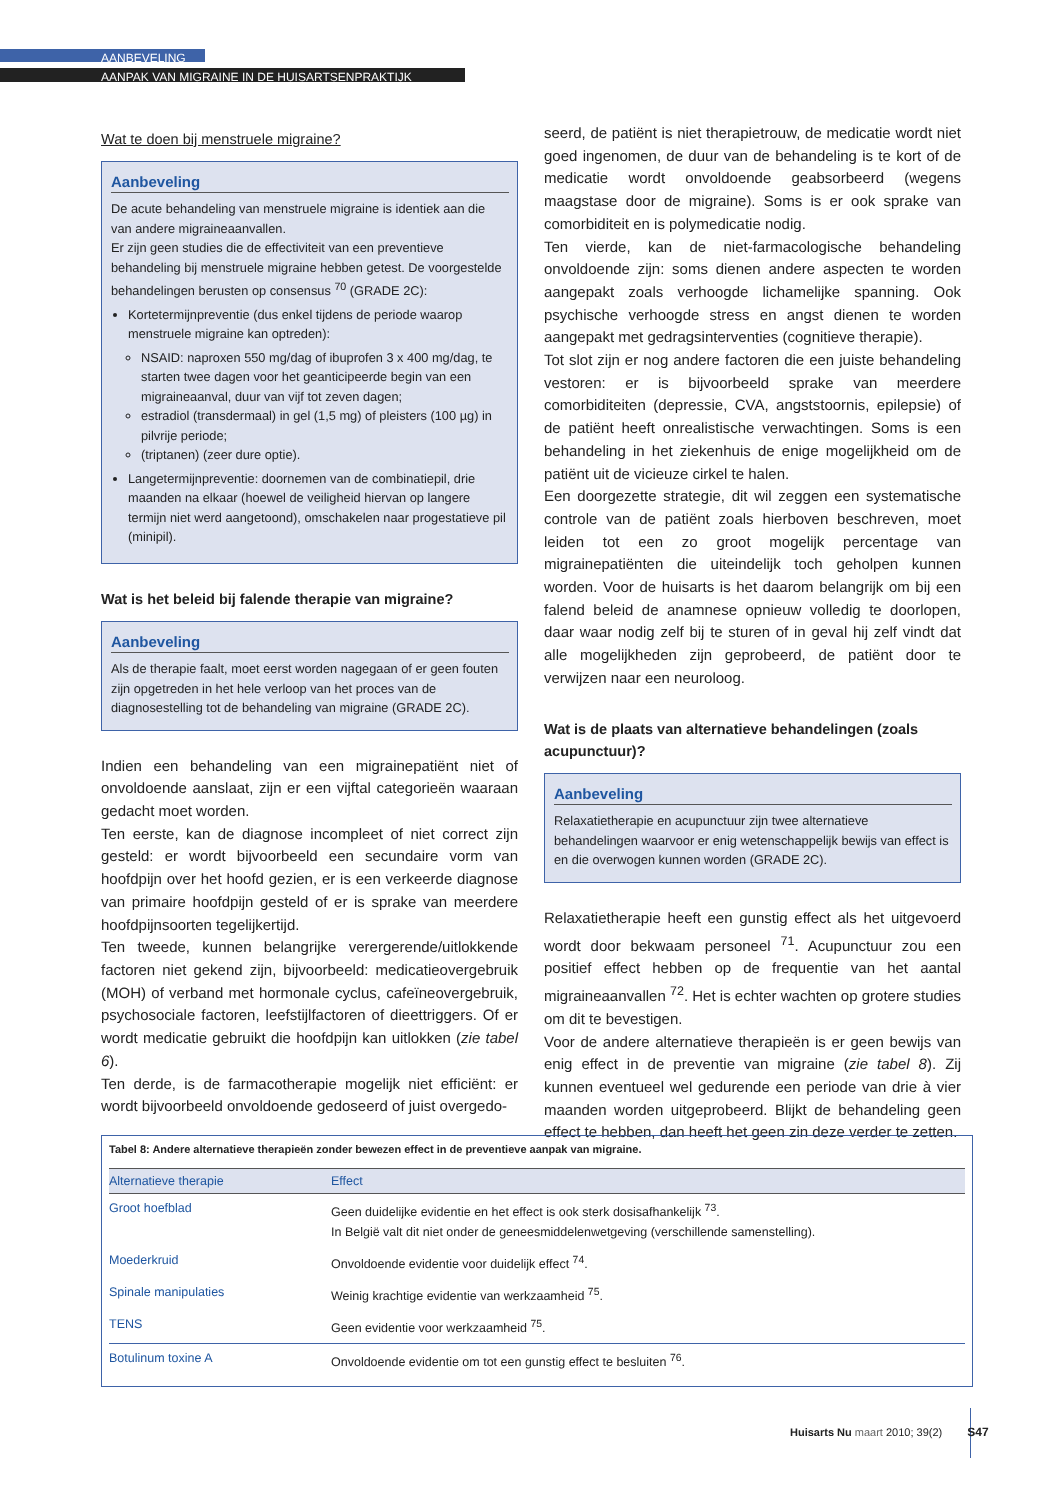AANBEVELING
AANPAK VAN MIGRAINE IN DE HUISARTSENPRAKTIJK
Wat te doen bij menstruele migraine?
Aanbeveling
De acute behandeling van menstruele migraine is identiek aan die van andere migraineaanvallen.
Er zijn geen studies die de effectiviteit van een preventieve behandeling bij menstruele migraine hebben getest. De voorgestelde behandelingen berusten op consensus <sup>70</sup> (GRADE 2C):
Kortetermijnpreventie (dus enkel tijdens de periode waarop menstruele migraine kan optreden):
NSAID: naproxen 550 mg/dag of ibuprofen 3 x 400 mg/dag, te starten twee dagen voor het geanticipeerde begin van een migraineaanval, duur van vijf tot zeven dagen;
estradiol (transdermaal) in gel (1,5 mg) of pleisters (100 µg) in pilvrije periode;
(triptanen) (zeer dure optie).
Langetermijnpreventie: doornemen van de combinatiepil, drie maanden na elkaar (hoewel de veiligheid hiervan op langere termijn niet werd aangetoond), omschakelen naar progestatieve pil (minipil).
Wat is het beleid bij falende therapie van migraine?
Aanbeveling
Als de therapie faalt, moet eerst worden nagegaan of er geen fouten zijn opgetreden in het hele verloop van het proces van de diagnosestelling tot de behandeling van migraine (GRADE 2C).
Indien een behandeling van een migrainepatiënt niet of onvoldoende aanslaat, zijn er een vijftal categorieën waaraan gedacht moet worden.
Ten eerste, kan de diagnose incompleet of niet correct zijn gesteld: er wordt bijvoorbeeld een secundaire vorm van hoofdpijn over het hoofd gezien, er is een verkeerde diagnose van primaire hoofdpijn gesteld of er is sprake van meerdere hoofdpijnsoorten tegelijkertijd.
Ten tweede, kunnen belangrijke verergerende/uitlokkende factoren niet gekend zijn, bijvoorbeeld: medicatieovergebruik (MOH) of verband met hormonale cyclus, cafeïneovergebruik, psychosociale factoren, leefstijlfactoren of dieettriggers. Of er wordt medicatie gebruikt die hoofdpijn kan uitlokken (zie tabel 6).
Ten derde, is de farmacotherapie mogelijk niet efficiënt: er wordt bijvoorbeeld onvoldoende gedoseerd of juist overgedo-
seerd, de patiënt is niet therapietrouw, de medicatie wordt niet goed ingenomen, de duur van de behandeling is te kort of de medicatie wordt onvoldoende geabsorbeerd (wegens maagstase door de migraine). Soms is er ook sprake van comorbiditeit en is polymedicatie nodig.
Ten vierde, kan de niet-farmacologische behandeling onvoldoende zijn: soms dienen andere aspecten te worden aangepakt zoals verhoogde lichamelijke spanning. Ook psychische verhoogde stress en angst dienen te worden aangepakt met gedragsinterventies (cognitieve therapie).
Tot slot zijn er nog andere factoren die een juiste behandeling vestoren: er is bijvoorbeeld sprake van meerdere comorbiditeiten (depressie, CVA, angststoornis, epilepsie) of de patiënt heeft onrealistische verwachtingen. Soms is een behandeling in het ziekenhuis de enige mogelijkheid om de patiënt uit de vicieuze cirkel te halen.
Een doorgezette strategie, dit wil zeggen een systematische controle van de patiënt zoals hierboven beschreven, moet leiden tot een zo groot mogelijk percentage van migrainepatiënten die uiteindelijk toch geholpen kunnen worden. Voor de huisarts is het daarom belangrijk om bij een falend beleid de anamnese opnieuw volledig te doorlopen, daar waar nodig zelf bij te sturen of in geval hij zelf vindt dat alle mogelijkheden zijn geprobeerd, de patiënt door te verwijzen naar een neuroloog.
Wat is de plaats van alternatieve behandelingen (zoals acupunctuur)?
Aanbeveling
Relaxatietherapie en acupunctuur zijn twee alternatieve behandelingen waarvoor er enig wetenschappelijk bewijs van effect is en die overwogen kunnen worden (GRADE 2C).
Relaxatietherapie heeft een gunstig effect als het uitgevoerd wordt door bekwaam personeel <sup>71</sup>. Acupunctuur zou een positief effect hebben op de frequentie van het aantal migraineaanvallen <sup>72</sup>. Het is echter wachten op grotere studies om dit te bevestigen.
Voor de andere alternatieve therapieën is er geen bewijs van enig effect in de preventie van migraine (zie tabel 8). Zij kunnen eventueel wel gedurende een periode van drie à vier maanden worden uitgeprobeerd. Blijkt de behandeling geen effect te hebben, dan heeft het geen zin deze verder te zetten.
Tabel 8: Andere alternatieve therapieën zonder bewezen effect in de preventieve aanpak van migraine.
| Alternatieve therapie | Effect |
| --- | --- |
| Groot hoefblad | Geen duidelijke evidentie en het effect is ook sterk dosisafhankelijk <sup>73</sup>. In België valt dit niet onder de geneesmiddelenwetgeving (verschillende samenstelling). |
| Moederkruid | Onvoldoende evidentie voor duidelijk effect <sup>74</sup>. |
| Spinale manipulaties | Weinig krachtige evidentie van werkzaamheid <sup>75</sup>. |
| TENS | Geen evidentie voor werkzaamheid <sup>75</sup>. |
| Botulinum toxine A | Onvoldoende evidentie om tot een gunstig effect te besluiten <sup>76</sup>. |
Huisarts Nu maart 2010; 39(2) S47